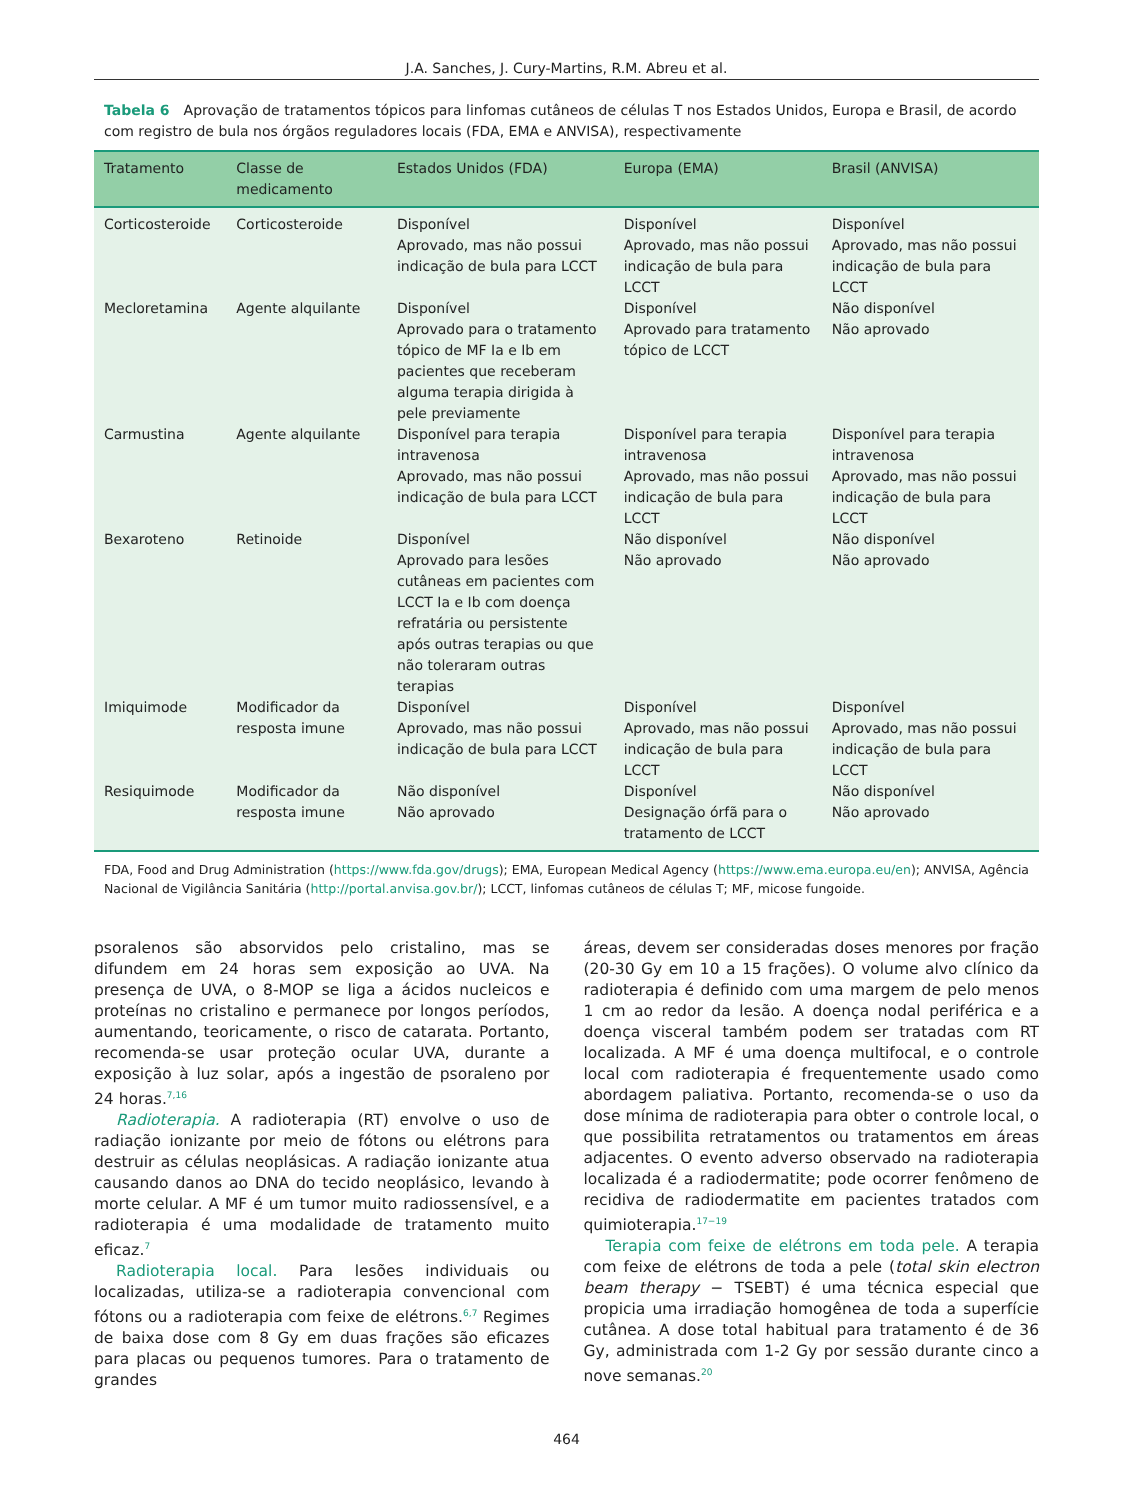J.A. Sanches, J. Cury-Martins, R.M. Abreu et al.
Tabela 6 Aprovação de tratamentos tópicos para linfomas cutâneos de células T nos Estados Unidos, Europa e Brasil, de acordo com registro de bula nos órgãos reguladores locais (FDA, EMA e ANVISA), respectivamente
| Tratamento | Classe de medicamento | Estados Unidos (FDA) | Europa (EMA) | Brasil (ANVISA) |
| --- | --- | --- | --- | --- |
| Corticosteroide | Corticosteroide | Disponível Aprovado, mas não possui indicação de bula para LCCT | Disponível Aprovado, mas não possui indicação de bula para LCCT | Disponível Aprovado, mas não possui indicação de bula para LCCT |
| Mecloretamina | Agente alquilante | Disponível Aprovado para o tratamento tópico de MF Ia e Ib em pacientes que receberam alguma terapia dirigida à pele previamente | Disponível Aprovado para tratamento tópico de LCCT | Não disponível Não aprovado |
| Carmustina | Agente alquilante | Disponível para terapia intravenosa Aprovado, mas não possui indicação de bula para LCCT | Disponível para terapia intravenosa Aprovado, mas não possui indicação de bula para LCCT | Disponível para terapia intravenosa Aprovado, mas não possui indicação de bula para LCCT |
| Bexaroteno | Retinoide | Disponível Aprovado para lesões cutâneas em pacientes com LCCT Ia e Ib com doença refratária ou persistente após outras terapias ou que não toleraram outras terapias | Não disponível Não aprovado | Não disponível Não aprovado |
| Imiquimode | Modificador da resposta imune | Disponível Aprovado, mas não possui indicação de bula para LCCT | Disponível Aprovado, mas não possui indicação de bula para LCCT | Disponível Aprovado, mas não possui indicação de bula para LCCT |
| Resiquimode | Modificador da resposta imune | Não disponível Não aprovado | Disponível Designação órfã para o tratamento de LCCT | Não disponível Não aprovado |
FDA, Food and Drug Administration (https://www.fda.gov/drugs); EMA, European Medical Agency (https://www.ema.europa.eu/en); ANVISA, Agência Nacional de Vigilância Sanitária (http://portal.anvisa.gov.br/); LCCT, linfomas cutâneos de células T; MF, micose fungoide.
psoralenos são absorvidos pelo cristalino, mas se difundem em 24 horas sem exposição ao UVA. Na presença de UVA, o 8-MOP se liga a ácidos nucleicos e proteínas no cristalino e permanece por longos períodos, aumentando, teoricamente, o risco de catarata. Portanto, recomenda-se usar proteção ocular UVA, durante a exposição à luz solar, após a ingestão de psoraleno por 24 horas.<sup>7,16</sup>
Radioterapia. A radioterapia (RT) envolve o uso de radiação ionizante por meio de fótons ou elétrons para destruir as células neoplásicas. A radiação ionizante atua causando danos ao DNA do tecido neoplásico, levando à morte celular. A MF é um tumor muito radiossensível, e a radioterapia é uma modalidade de tratamento muito eficaz.<sup>7</sup>
Radioterapia local. Para lesões individuais ou localizadas, utiliza-se a radioterapia convencional com fótons ou a radioterapia com feixe de elétrons.<sup>6,7</sup> Regimes de baixa dose com 8 Gy em duas frações são eficazes para placas ou pequenos tumores. Para o tratamento de grandes
áreas, devem ser consideradas doses menores por fração (20-30 Gy em 10 a 15 frações). O volume alvo clínico da radioterapia é definido com uma margem de pelo menos 1 cm ao redor da lesão. A doença nodal periférica e a doença visceral também podem ser tratadas com RT localizada. A MF é uma doença multifocal, e o controle local com radioterapia é frequentemente usado como abordagem paliativa. Portanto, recomenda-se o uso da dose mínima de radioterapia para obter o controle local, o que possibilita retratamentos ou tratamentos em áreas adjacentes. O evento adverso observado na radioterapia localizada é a radiodermatite; pode ocorrer fenômeno de recidiva de radiodermatite em pacientes tratados com quimioterapia.<sup>17−19</sup>
Terapia com feixe de elétrons em toda pele. A terapia com feixe de elétrons de toda a pele (total skin electron beam therapy − TSEBT) é uma técnica especial que propicia uma irradiação homogênea de toda a superfície cutânea. A dose total habitual para tratamento é de 36 Gy, administrada com 1-2 Gy por sessão durante cinco a nove semanas.<sup>20</sup>
464